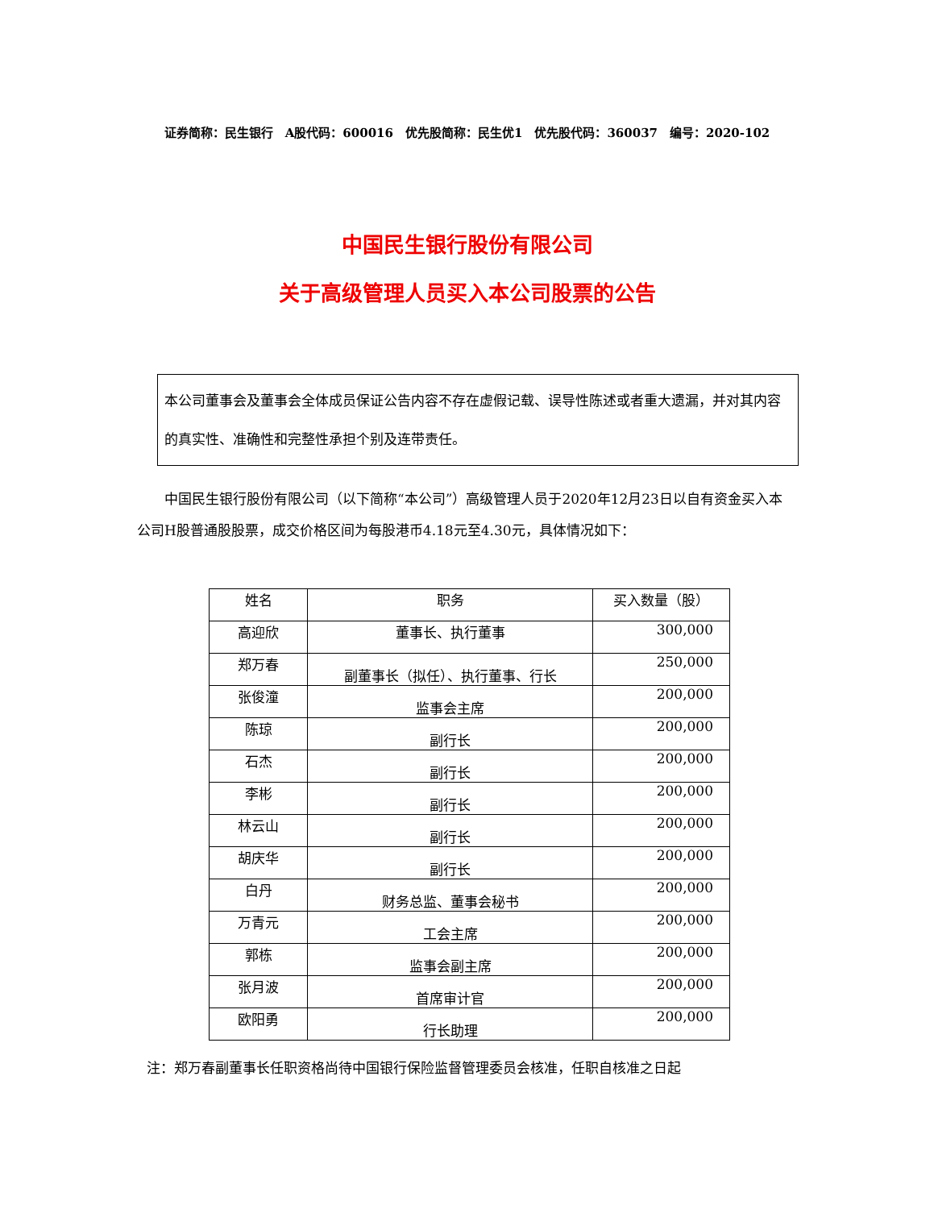证券简称：民生银行　A股代码：600016　优先股简称：民生优1　优先股代码：360037　编号：2020-102
中国民生银行股份有限公司
关于高级管理人员买入本公司股票的公告
本公司董事会及董事会全体成员保证公告内容不存在虚假记载、误导性陈述或者重大遗漏，并对其内容的真实性、准确性和完整性承担个别及连带责任。
中国民生银行股份有限公司（以下简称“本公司”）高级管理人员于2020年12月23日以自有资金买入本公司H股普通股股票，成交价格区间为每股港币4.18元至4.30元，具体情况如下：
| 姓名 | 职务 | 买入数量（股） |
| 高迎欣 | 董事长、执行董事 | 300,000 |
| 郑万春 | 副董事长（拟任）、执行董事、行长 | 250,000 |
| 张俊潼 | 监事会主席 | 200,000 |
| 陈琼 | 副行长 | 200,000 |
| 石杰 | 副行长 | 200,000 |
| 李彬 | 副行长 | 200,000 |
| 林云山 | 副行长 | 200,000 |
| 胡庆华 | 副行长 | 200,000 |
| 白丹 | 财务总监、董事会秘书 | 200,000 |
| 万青元 | 工会主席 | 200,000 |
| 郭栋 | 监事会副主席 | 200,000 |
| 张月波 | 首席审计官 | 200,000 |
| 欧阳勇 | 行长助理 | 200,000 |
注：郑万春副董事长任职资格尚待中国银行保险监督管理委员会核准，任职自核准之日起